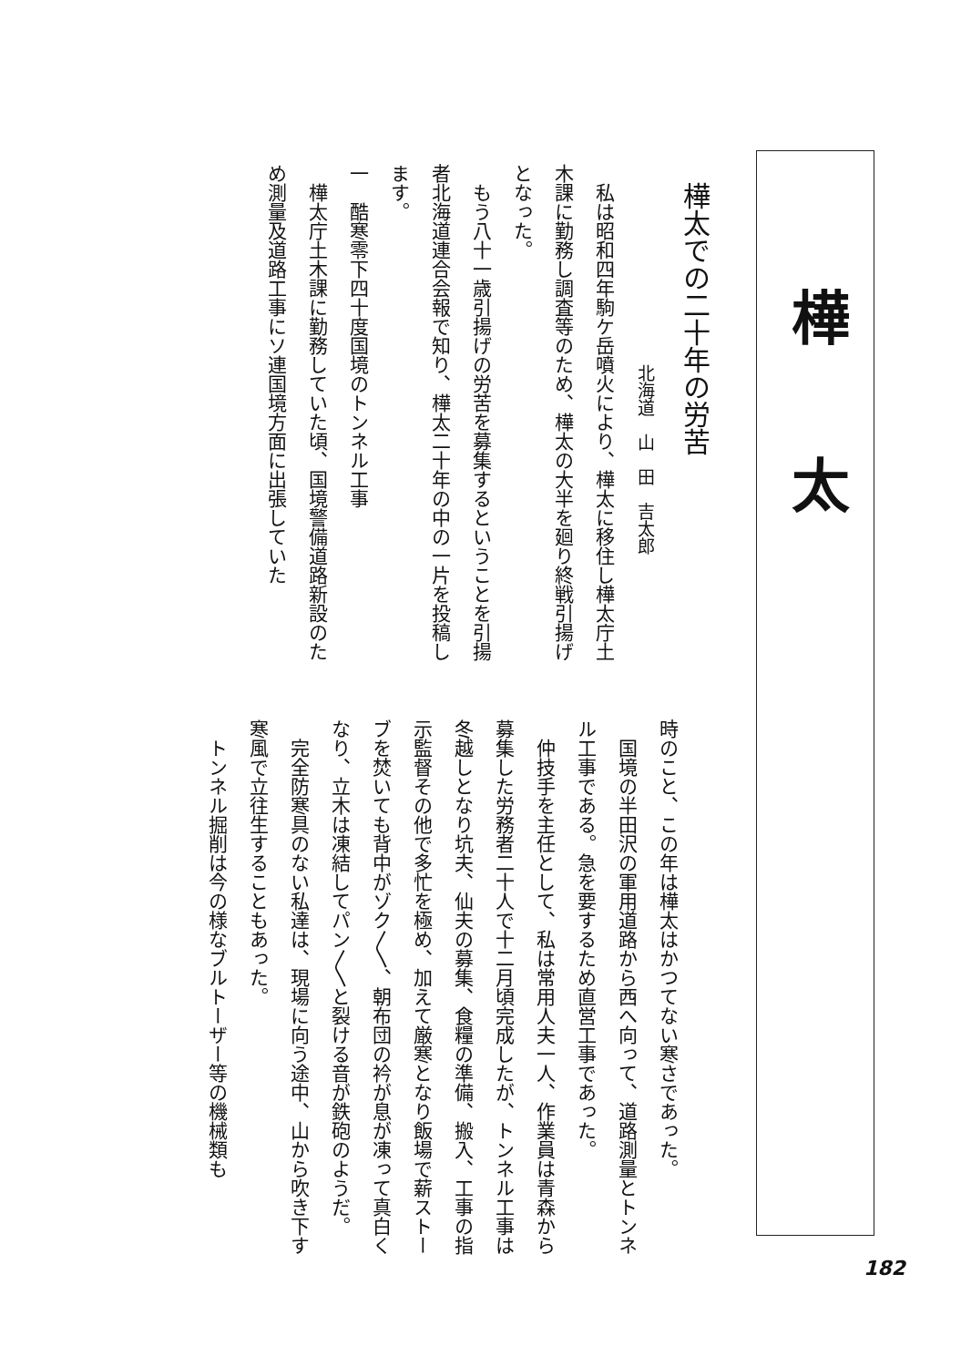樺太
樺太での二十年の労苦
北海道　山　田　吉太郎
　私は昭和四年駒ケ岳噴火により、樺太に移住し樺太庁土木課に勤務し調査等のため、樺太の大半を廻り終戦引揚げとなった。
　もう八十一歳引揚げの労苦を募集するということを引揚者北海道連合会報で知り、樺太二十年の中の一片を投稿します。
一　酷寒零下四十度国境のトンネル工事
　樺太庁土木課に勤務していた頃、国境警備道路新設のため測量及道路工事にソ連国境方面に出張していた
時のこと、この年は樺太はかつてない寒さであった。
　国境の半田沢の軍用道路から西へ向って、道路測量とトンネル工事である。急を要するため直営工事であった。
　仲技手を主任として、私は常用人夫一人、作業員は青森から募集した労務者二十人で十二月頃完成したが、トンネル工事は冬越しとなり坑夫、仙夫の募集、食糧の準備、搬入、工事の指示監督その他で多忙を極め、加えて厳寒となり飯場で薪ストーブを焚いても背中がゾク〱、朝布団の衿が息が凍って真白くなり、立木は凍結してパン〱と裂ける音が鉄砲のようだ。
　完全防寒具のない私達は、現場に向う途中、山から吹き下す寒風で立往生することもあった。
　トンネル掘削は今の様なブルトーザー等の機械類も
182